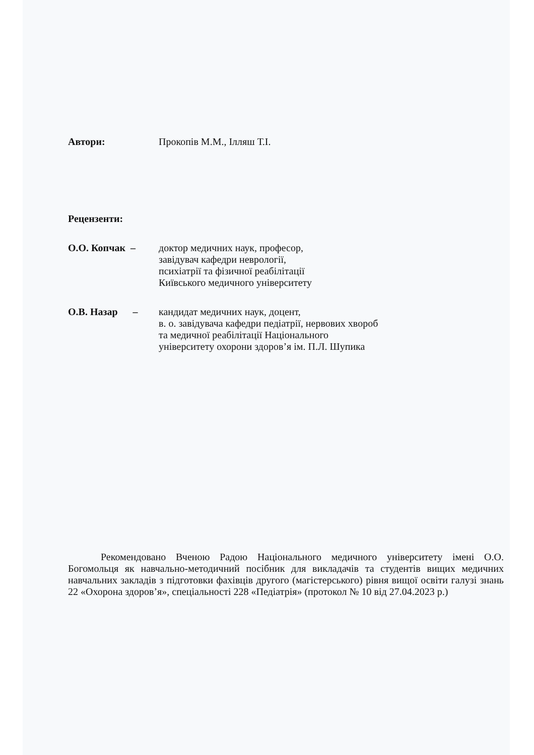Автори: Прокопів М.М., Ілляш Т.І.
Рецензенти:
О.О. Копчак – доктор медичних наук, професор,
завідувач кафедри неврології,
психіатрії та фізичної реабілітації
Київського медичного університету
О.В. Назар –
кандидат медичних наук, доцент,
в. о. завідувача кафедри педіатрії, нервових хвороб
та медичної реабілітації Національного
університету охорони здоров’я ім. П.Л. Шупика
Рекомендовано Вченою Радою Національного медичного університету імені О.О. Богомольця як навчально-методичний посібник для викладачів та студентів вищих медичних навчальних закладів з підготовки фахівців другого (магістерського) рівня вищої освіти галузі знань 22 «Охорона здоров’я», спеціальності 228 «Педіатрія» (протокол № 10 від 27.04.2023 р.)